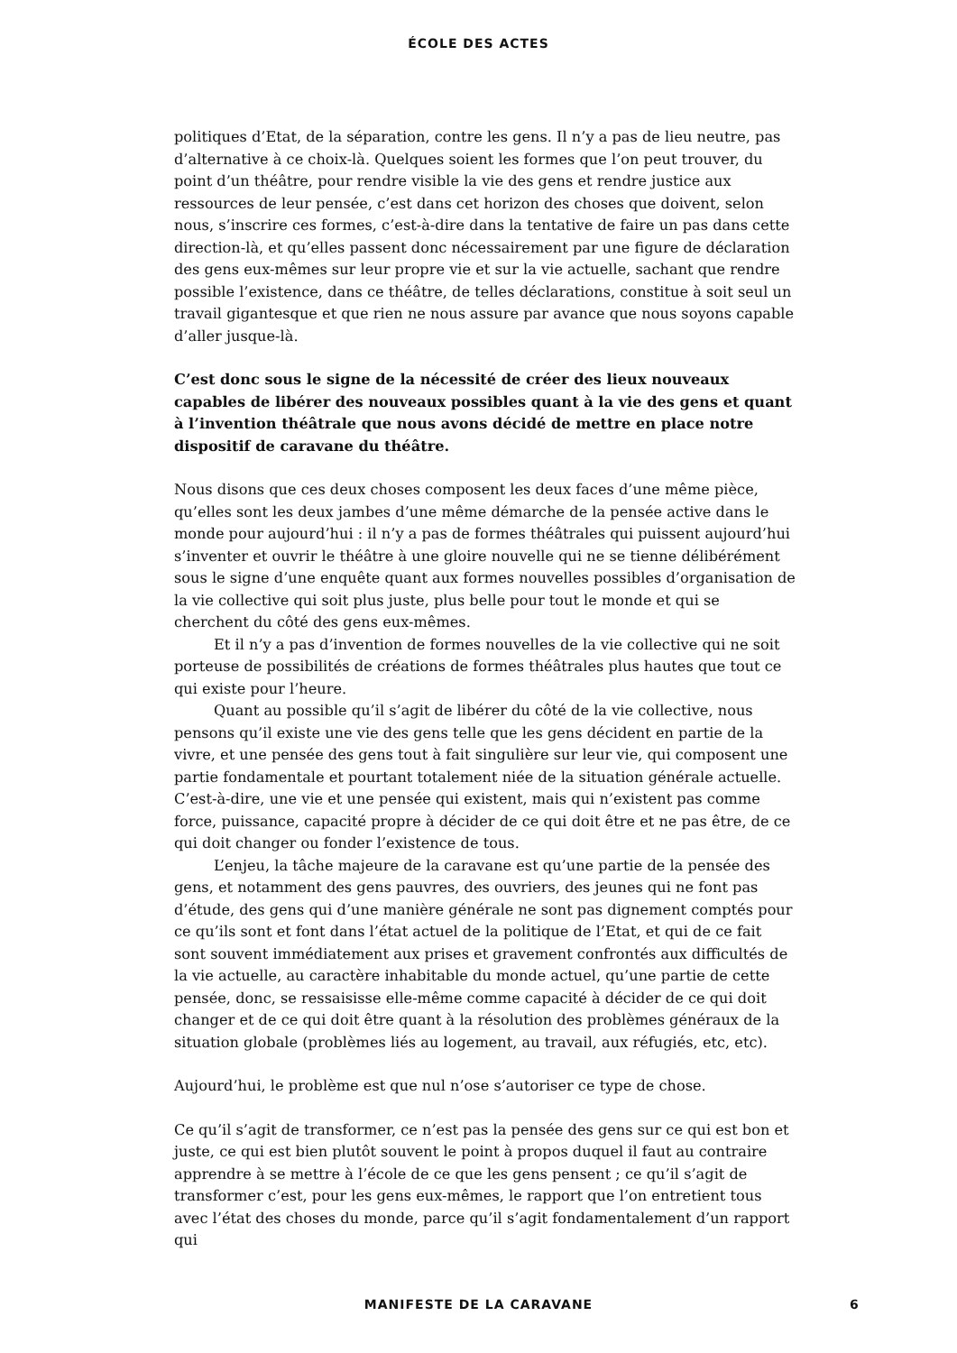ÉCOLE DES ACTES
politiques d’Etat, de la séparation, contre les gens. Il n’y a pas de lieu neutre, pas d’alternative à ce choix-là. Quelques soient les formes que l’on peut trouver, du point d’un théâtre, pour rendre visible la vie des gens et rendre justice aux ressources de leur pensée, c’est dans cet horizon des choses que doivent, selon nous, s’inscrire ces formes, c’est-à-dire dans la tentative de faire un pas dans cette direction-là, et qu’elles passent donc nécessairement par une figure de déclaration des gens eux-mêmes sur leur propre vie et sur la vie actuelle, sachant que rendre possible l’existence, dans ce théâtre, de telles déclarations, constitue à soit seul un travail gigantesque et que rien ne nous assure par avance que nous soyons capable d’aller jusque-là.
C’est donc sous le signe de la nécessité de créer des lieux nouveaux capables de libérer des nouveaux possibles quant à la vie des gens et quant à l’invention théâtrale que nous avons décidé de mettre en place notre dispositif de caravane du théâtre.
Nous disons que ces deux choses composent les deux faces d’une même pièce, qu’elles sont les deux jambes d’une même démarche de la pensée active dans le monde pour aujourd’hui : il n’y a pas de formes théâtrales qui puissent aujourd’hui s’inventer et ouvrir le théâtre à une gloire nouvelle qui ne se tienne délibérément sous le signe d’une enquête quant aux formes nouvelles possibles d’organisation de la vie collective qui soit plus juste, plus belle pour tout le monde et qui se cherchent du côté des gens eux-mêmes.
Et il n’y a pas d’invention de formes nouvelles de la vie collective qui ne soit porteuse de possibilités de créations de formes théâtrales plus hautes que tout ce qui existe pour l’heure.
Quant au possible qu’il s’agit de libérer du côté de la vie collective, nous pensons qu’il existe une vie des gens telle que les gens décident en partie de la vivre, et une pensée des gens tout à fait singulière sur leur vie, qui composent une partie fondamentale et pourtant totalement niée de la situation générale actuelle. C’est-à-dire, une vie et une pensée qui existent, mais qui n’existent pas comme force, puissance, capacité propre à décider de ce qui doit être et ne pas être, de ce qui doit changer ou fonder l’existence de tous.
L’enjeu, la tâche majeure de la caravane est qu’une partie de la pensée des gens, et notamment des gens pauvres, des ouvriers, des jeunes qui ne font pas d’étude, des gens qui d’une manière générale ne sont pas dignement comptés pour ce qu’ils sont et font dans l’état actuel de la politique de l’Etat, et qui de ce fait sont souvent immédiatement aux prises et gravement confrontés aux difficultés de la vie actuelle, au caractère inhabitable du monde actuel, qu’une partie de cette pensée, donc, se ressaisisse elle-même comme capacité à décider de ce qui doit changer et de ce qui doit être quant à la résolution des problèmes généraux de la situation globale (problèmes liés au logement, au travail, aux réfugiés, etc, etc).
Aujourd’hui, le problème est que nul n’ose s’autoriser ce type de chose.
Ce qu’il s’agit de transformer, ce n’est pas la pensée des gens sur ce qui est bon et juste, ce qui est bien plutôt souvent le point à propos duquel il faut au contraire apprendre à se mettre à l’école de ce que les gens pensent ; ce qu’il s’agit de transformer c’est, pour les gens eux-mêmes, le rapport que l’on entretient tous avec l’état des choses du monde, parce qu’il s’agit fondamentalement d’un rapport qui
MANIFESTE DE LA CARAVANE 6